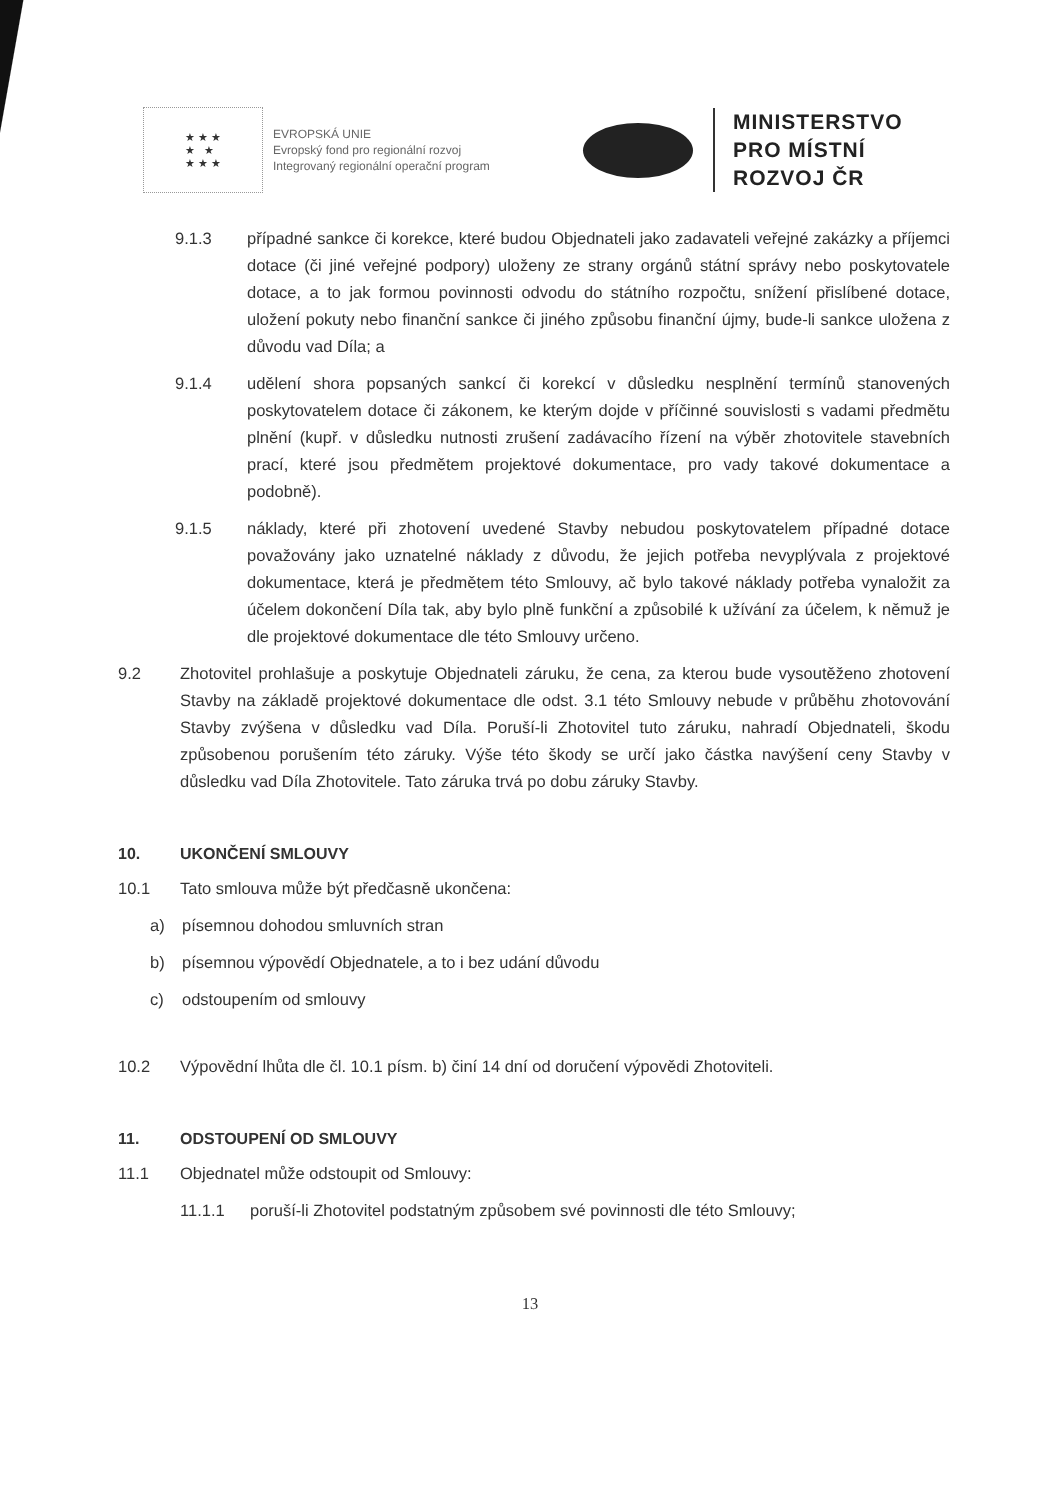★ ★ ★
★ ★
★ ★ ★
EVROPSKÁ UNIE
Evropský fond pro regionální rozvoj
Integrovaný regionální operační program
MINISTERSTVO
PRO MÍSTNÍ
ROZVOJ ČR
9.1.3 případné sankce či korekce, které budou Objednateli jako zadavateli veřejné zakázky a příjemci dotace (či jiné veřejné podpory) uloženy ze strany orgánů státní správy nebo poskytovatele dotace, a to jak formou povinnosti odvodu do státního rozpočtu, snížení přislíbené dotace, uložení pokuty nebo finanční sankce či jiného způsobu finanční újmy, bude-li sankce uložena z důvodu vad Díla; a
9.1.4 udělení shora popsaných sankcí či korekcí v důsledku nesplnění termínů stanovených poskytovatelem dotace či zákonem, ke kterým dojde v příčinné souvislosti s vadami předmětu plnění (kupř. v důsledku nutnosti zrušení zadávacího řízení na výběr zhotovitele stavebních prací, které jsou předmětem projektové dokumentace, pro vady takové dokumentace a podobně).
9.1.5 náklady, které při zhotovení uvedené Stavby nebudou poskytovatelem případné dotace považovány jako uznatelné náklady z důvodu, že jejich potřeba nevyplývala z projektové dokumentace, která je předmětem této Smlouvy, ač bylo takové náklady potřeba vynaložit za účelem dokončení Díla tak, aby bylo plně funkční a způsobilé k užívání za účelem, k němuž je dle projektové dokumentace dle této Smlouvy určeno.
9.2 Zhotovitel prohlašuje a poskytuje Objednateli záruku, že cena, za kterou bude vysoutěženo zhotovení Stavby na základě projektové dokumentace dle odst. 3.1 této Smlouvy nebude v průběhu zhotovování Stavby zvýšena v důsledku vad Díla. Poruší-li Zhotovitel tuto záruku, nahradí Objednateli, škodu způsobenou porušením této záruky. Výše této škody se určí jako částka navýšení ceny Stavby v důsledku vad Díla Zhotovitele. Tato záruka trvá po dobu záruky Stavby.
10. UKONČENÍ SMLOUVY
10.1 Tato smlouva může být předčasně ukončena:
a) písemnou dohodou smluvních stran
b) písemnou výpovědí Objednatele, a to i bez udání důvodu
c) odstoupením od smlouvy
10.2 Výpovědní lhůta dle čl. 10.1 písm. b) činí 14 dní od doručení výpovědi Zhotoviteli.
11. ODSTOUPENÍ OD SMLOUVY
11.1 Objednatel může odstoupit od Smlouvy:
11.1.1 poruší-li Zhotovitel podstatným způsobem své povinnosti dle této Smlouvy;
13